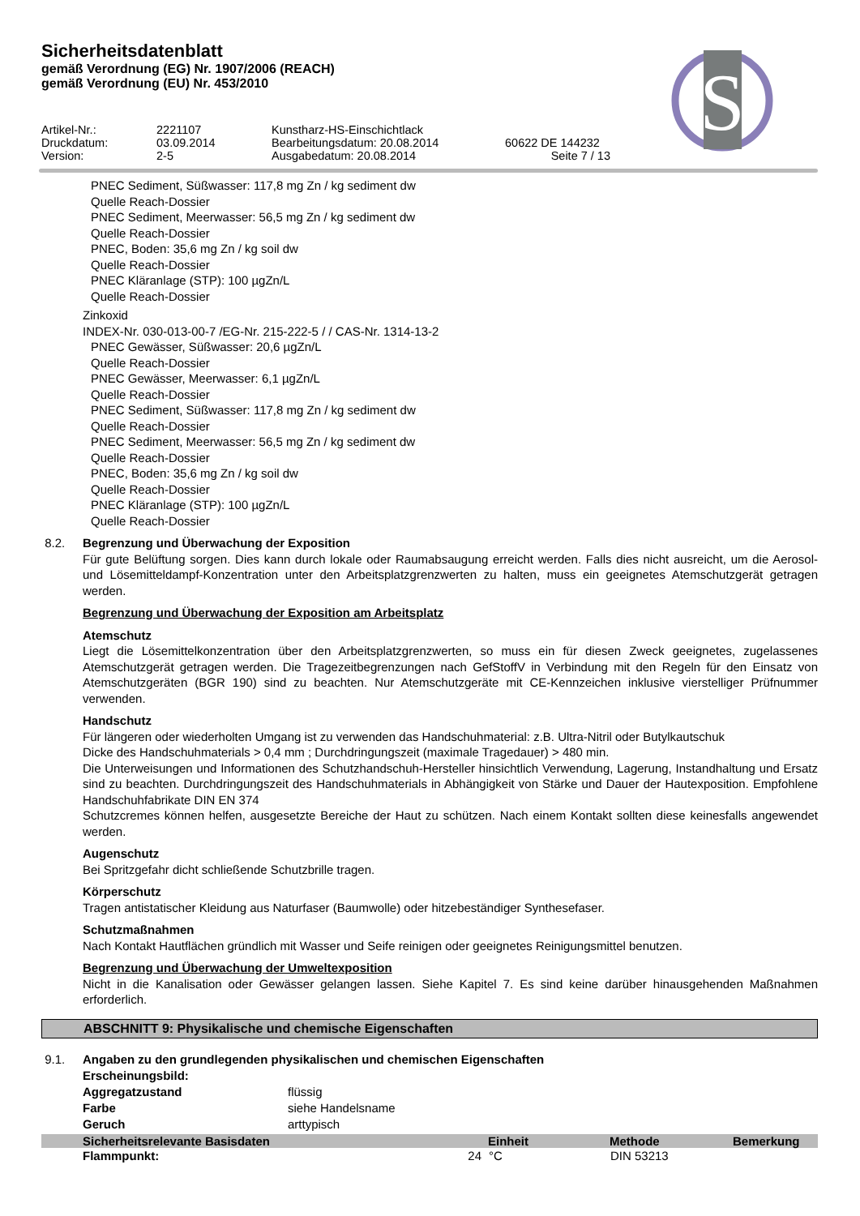Sicherheitsdatenblatt
gemäß Verordnung (EG) Nr. 1907/2006 (REACH)
gemäß Verordnung (EU) Nr. 453/2010
S
Artikel-Nr.:
2221107
Kunstharz-HS-Einschichtlack
Druckdatum:
03.09.2014
Bearbeitungsdatum: 20.08.2014
60622 DE 144232
Version:
2-5
Ausgabedatum: 20.08.2014
Seite 7 / 13
PNEC Sediment, Süßwasser: 117,8 mg Zn / kg sediment dw
Quelle Reach-Dossier
PNEC Sediment, Meerwasser: 56,5 mg Zn / kg sediment dw
Quelle Reach-Dossier
PNEC, Boden: 35,6 mg Zn / kg soil dw
Quelle Reach-Dossier
PNEC Kläranlage (STP): 100 µgZn/L
Quelle Reach-Dossier
Zinkoxid
INDEX-Nr. 030-013-00-7 /EG-Nr. 215-222-5 / / CAS-Nr. 1314-13-2
PNEC Gewässer, Süßwasser: 20,6 µgZn/L
Quelle Reach-Dossier
PNEC Gewässer, Meerwasser: 6,1 µgZn/L
Quelle Reach-Dossier
PNEC Sediment, Süßwasser: 117,8 mg Zn / kg sediment dw
Quelle Reach-Dossier
PNEC Sediment, Meerwasser: 56,5 mg Zn / kg sediment dw
Quelle Reach-Dossier
PNEC, Boden: 35,6 mg Zn / kg soil dw
Quelle Reach-Dossier
PNEC Kläranlage (STP): 100 µgZn/L
Quelle Reach-Dossier
8.2. Begrenzung und Überwachung der Exposition
Für gute Belüftung sorgen. Dies kann durch lokale oder Raumabsaugung erreicht werden. Falls dies nicht ausreicht, um die Aerosol- und Lösemitteldampf-Konzentration unter den Arbeitsplatzgrenzwerten zu halten, muss ein geeignetes Atemschutzgerät getragen werden.
Begrenzung und Überwachung der Exposition am Arbeitsplatz
Atemschutz
Liegt die Lösemittelkonzentration über den Arbeitsplatzgrenzwerten, so muss ein für diesen Zweck geeignetes, zugelassenes Atemschutzgerät getragen werden. Die Tragezeitbegrenzungen nach GefStoffV in Verbindung mit den Regeln für den Einsatz von Atemschutzgeräten (BGR 190) sind zu beachten. Nur Atemschutzgeräte mit CE-Kennzeichen inklusive vierstelliger Prüfnummer verwenden.
Handschutz
Für längeren oder wiederholten Umgang ist zu verwenden das Handschuhmaterial: z.B. Ultra-Nitril oder Butylkautschuk
Dicke des Handschuhmaterials > 0,4 mm ; Durchdringungszeit (maximale Tragedauer) > 480 min.
Die Unterweisungen und Informationen des Schutzhandschuh-Hersteller hinsichtlich Verwendung, Lagerung, Instandhaltung und Ersatz sind zu beachten. Durchdringungszeit des Handschuhmaterials in Abhängigkeit von Stärke und Dauer der Hautexposition. Empfohlene Handschuhfabrikate DIN EN 374
Schutzcremes können helfen, ausgesetzte Bereiche der Haut zu schützen. Nach einem Kontakt sollten diese keinesfalls angewendet werden.
Augenschutz
Bei Spritzgefahr dicht schließende Schutzbrille tragen.
Körperschutz
Tragen antistatischer Kleidung aus Naturfaser (Baumwolle) oder hitzebeständiger Synthesefaser.
Schutzmaßnahmen
Nach Kontakt Hautflächen gründlich mit Wasser und Seife reinigen oder geeignetes Reinigungsmittel benutzen.
Begrenzung und Überwachung der Umweltexposition
Nicht in die Kanalisation oder Gewässer gelangen lassen. Siehe Kapitel 7. Es sind keine darüber hinausgehenden Maßnahmen erforderlich.
ABSCHNITT 9: Physikalische und chemische Eigenschaften
9.1. Angaben zu den grundlegenden physikalischen und chemischen Eigenschaften
Erscheinungsbild:
Aggregatzustand
flüssig
Farbe
siehe Handelsname
Geruch
arttypisch
| Sicherheitsrelevante Basisdaten | | Einheit | Methode | Bemerkung |
| --- | --- | --- | --- | --- |
| Flammpunkt: | 24 | °C | DIN 53213 | |